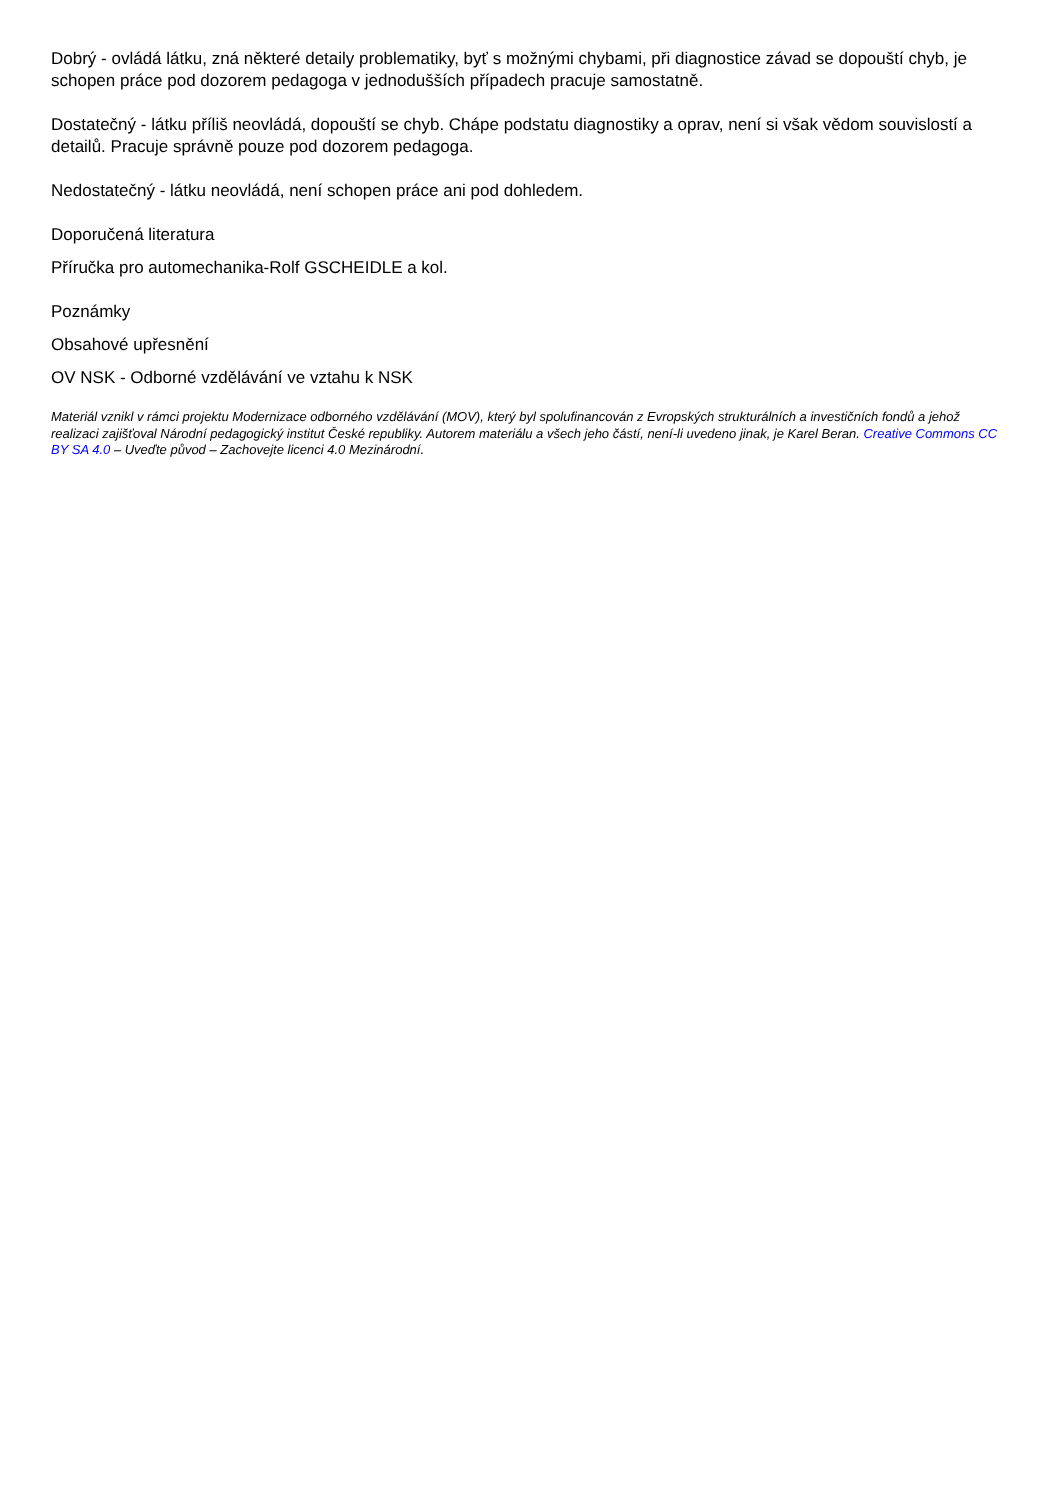Dobrý - ovládá látku, zná některé detaily problematiky, byť s možnými chybami, při diagnostice závad se dopouští chyb, je schopen práce pod dozorem pedagoga v jednodušších případech pracuje samostatně.
Dostatečný - látku příliš neovládá, dopouští se chyb. Chápe podstatu diagnostiky a oprav, není si však vědom souvislostí a detailů. Pracuje správně pouze pod dozorem pedagoga.
Nedostatečný - látku neovládá, není schopen práce ani pod dohledem.
Doporučená literatura
Příručka pro automechanika-Rolf GSCHEIDLE a kol.
Poznámky
Obsahové upřesnění
OV NSK - Odborné vzdělávání ve vztahu k NSK
Materiál vznikl v rámci projektu Modernizace odborného vzdělávání (MOV), který byl spolufinancován z Evropských strukturálních a investičních fondů a jehož realizaci zajišťoval Národní pedagogický institut České republiky. Autorem materiálu a všech jeho částí, není-li uvedeno jinak, je Karel Beran. Creative Commons CC BY SA 4.0 – Uveďte původ – Zachovejte licenci 4.0 Mezinárodní.